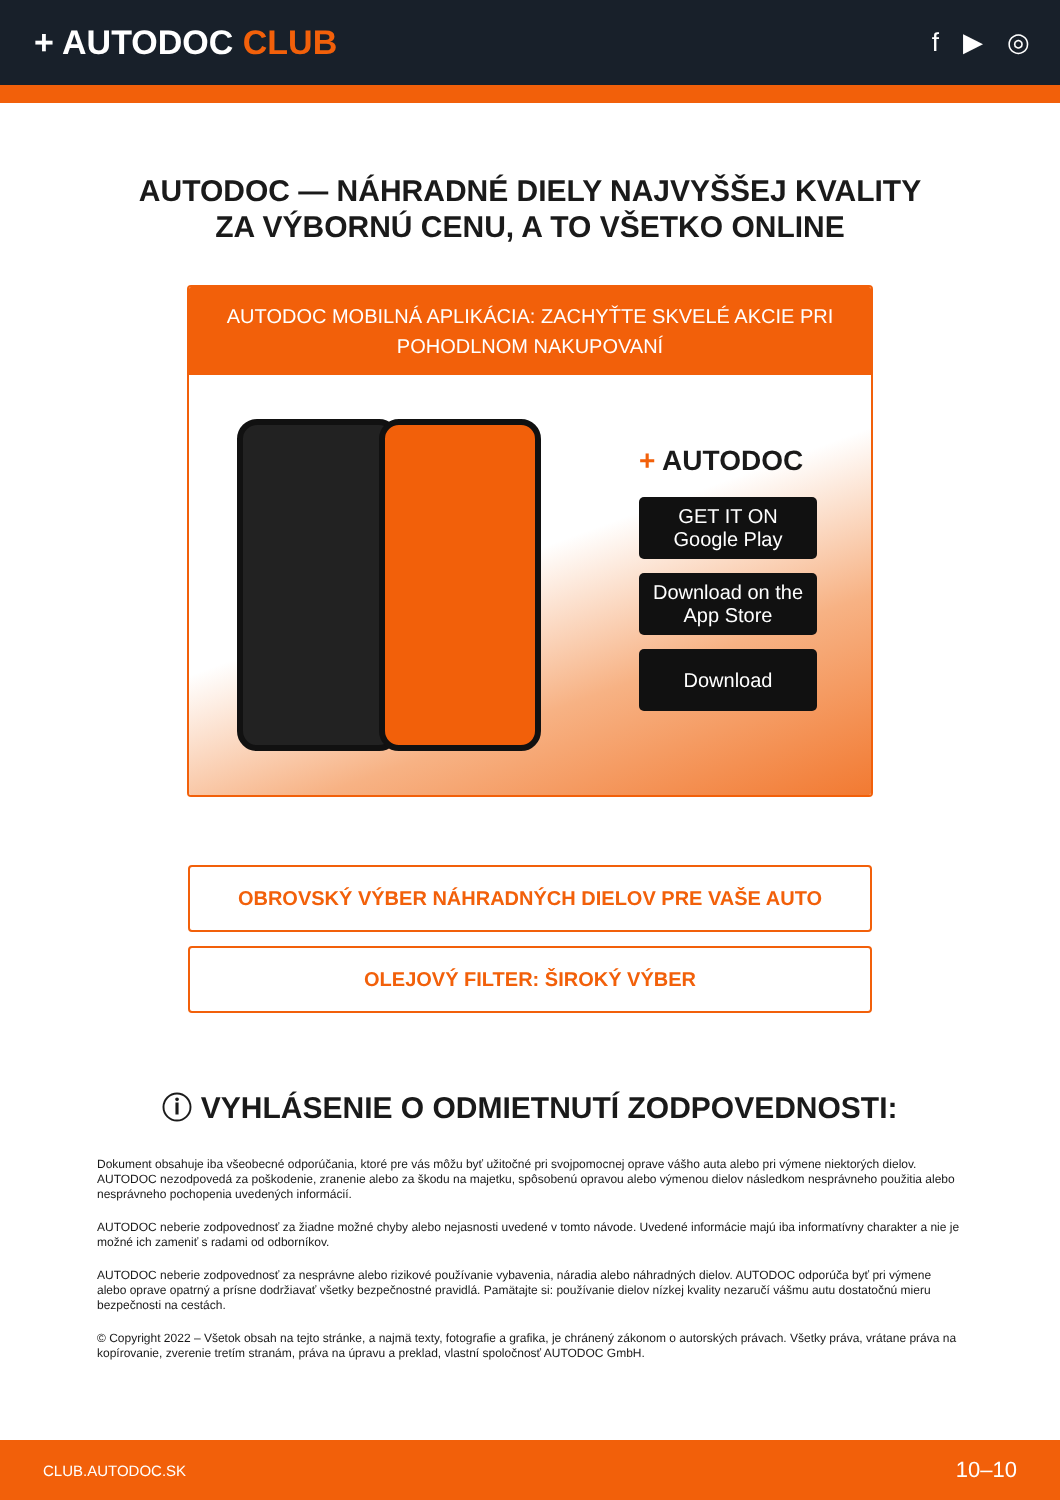+ AUTODOC CLUB
f ▶ ◎
AUTODOC — NÁHRADNÉ DIELY NAJVYŠŠEJ KVALITY
ZA VÝBORNÚ CENU, A TO VŠETKO ONLINE
AUTODOC MOBILNÁ APLIKÁCIA: ZACHYŤTE SKVELÉ AKCIE PRI POHODLNOM NAKUPOVANÍ
+ AUTODOC
GET IT ON
Google Play
Download on the
App Store
Download
OBROVSKÝ VÝBER NÁHRADNÝCH DIELOV PRE VAŠE AUTO
OLEJOVÝ FILTER: ŠIROKÝ VÝBER
ⓘ VYHLÁSENIE O ODMIETNUTÍ ZODPOVEDNOSTI:
Dokument obsahuje iba všeobecné odporúčania, ktoré pre vás môžu byť užitočné pri svojpomocnej oprave vášho auta alebo pri výmene niektorých dielov. AUTODOC nezodpovedá za poškodenie, zranenie alebo za škodu na majetku, spôsobenú opravou alebo výmenou dielov následkom nesprávneho použitia alebo nesprávneho pochopenia uvedených informácií.
AUTODOC neberie zodpovednosť za žiadne možné chyby alebo nejasnosti uvedené v tomto návode. Uvedené informácie majú iba informatívny charakter a nie je možné ich zameniť s radami od odborníkov.
AUTODOC neberie zodpovednosť za nesprávne alebo rizikové používanie vybavenia, náradia alebo náhradných dielov. AUTODOC odporúča byť pri výmene alebo oprave opatrný a prísne dodržiavať všetky bezpečnostné pravidlá. Pamätajte si: používanie dielov nízkej kvality nezaručí vášmu autu dostatočnú mieru bezpečnosti na cestách.
© Copyright 2022 – Všetok obsah na tejto stránke, a najmä texty, fotografie a grafika, je chránený zákonom o autorských právach. Všetky práva, vrátane práva na kopírovanie, zverenie tretím stranám, práva na úpravu a preklad, vlastní spoločnosť AUTODOC GmbH.
CLUB.AUTODOC.SK 10–10